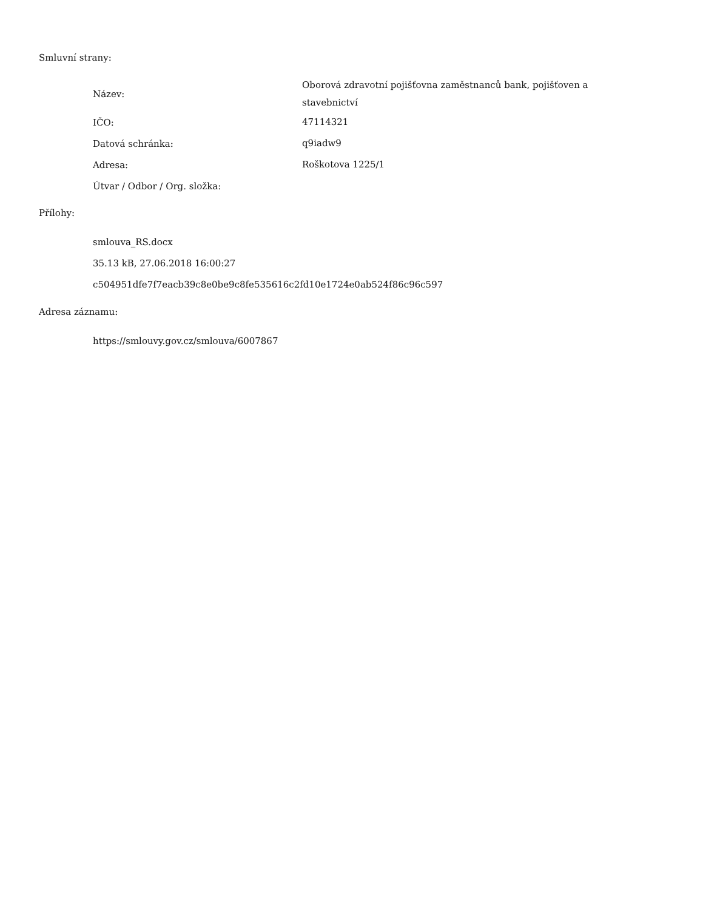Smluvní strany:
| Název: | Oborová zdravotní pojišťovna zaměstnanců bank, pojišťoven a stavebnictví |
| IČO: | 47114321 |
| Datová schránka: | q9iadw9 |
| Adresa: | Roškotova 1225/1 |
| Útvar / Odbor / Org. složka: | |
Přílohy:
smlouva_RS.docx
35.13 kB, 27.06.2018 16:00:27
c504951dfe7f7eacb39c8e0be9c8fe535616c2fd10e1724e0ab524f86c96c597
Adresa záznamu:
https://smlouvy.gov.cz/smlouva/6007867